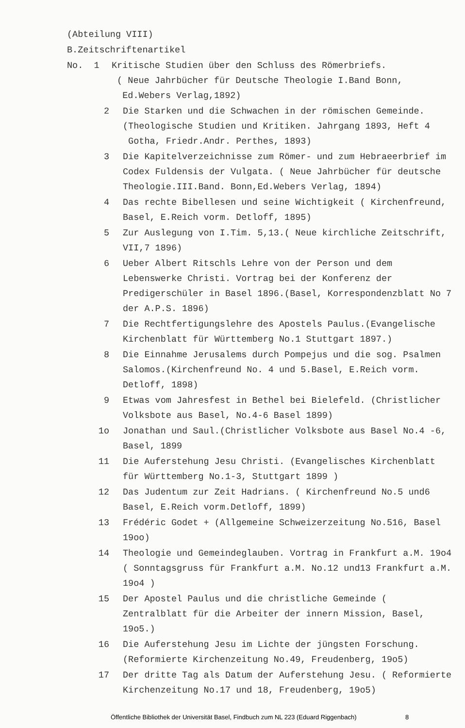(Abteilung VIII)
B.Zeitschriftenartikel
No. 1 Kritische Studien über den Schluss des Römerbriefs.
( Neue Jahrbücher für Deutsche Theologie I.Band Bonn,
Ed.Webers Verlag,1892)
2 Die Starken und die Schwachen in der römischen Gemeinde.
(Theologische Studien und Kritiken. Jahrgang 1893, Heft 4
Gotha, Friedr.Andr. Perthes, 1893)
3 Die Kapitelverzeichnisse zum Römer- und zum Hebraeerbrief im Codex Fuldensis der Vulgata. ( Neue Jahrbücher für deutsche Theologie.III.Band. Bonn,Ed.Webers Verlag, 1894)
4 Das rechte Bibellesen und seine Wichtigkeit ( Kirchenfreund, Basel, E.Reich vorm. Detloff, 1895)
5 Zur Auslegung von I.Tim. 5,13.( Neue kirchliche Zeitschrift, VII,7 1896)
6 Ueber Albert Ritschls Lehre von der Person und dem Lebenswerke Christi. Vortrag bei der Konferenz der Predigerschüler in Basel 1896.(Basel, Korrespondenzblatt No 7 der A.P.S. 1896)
7 Die Rechtfertigungslehre des Apostels Paulus.(Evangelische Kirchenblatt für Württemberg No.1 Stuttgart 1897.)
8 Die Einnahme Jerusalems durch Pompejus und die sog. Psalmen Salomos.(Kirchenfreund No. 4 und 5.Basel, E.Reich vorm. Detloff, 1898)
9 Etwas vom Jahresfest in Bethel bei Bielefeld. (Christlicher Volksbote aus Basel, No.4-6 Basel 1899)
1o Jonathan und Saul.(Christlicher Volksbote aus Basel No.4 -6, Basel, 1899
11 Die Auferstehung Jesu Christi. (Evangelisches Kirchenblatt für Württemberg No.1-3, Stuttgart 1899 )
12 Das Judentum zur Zeit Hadrians. ( Kirchenfreund No.5 und6 Basel, E.Reich vorm.Detloff, 1899)
13 Frédéric Godet + (Allgemeine Schweizerzeitung No.516, Basel 19oo)
14 Theologie und Gemeindeglauben. Vortrag in Frankfurt a.M. 19o4 ( Sonntagsgruss für Frankfurt a.M. No.12 und13 Frankfurt a.M. 19o4 )
15 Der Apostel Paulus und die christliche Gemeinde ( Zentralblatt für die Arbeiter der innern Mission, Basel, 19o5.)
16 Die Auferstehung Jesu im Lichte der jüngsten Forschung. (Reformierte Kirchenzeitung No.49, Freudenberg, 19o5)
17 Der dritte Tag als Datum der Auferstehung Jesu. ( Reformierte Kirchenzeitung No.17 und 18, Freudenberg, 19o5)
Öffentliche Bibliothek der Universität Basel, Findbuch zum NL 223 (Eduard Riggenbach) 8